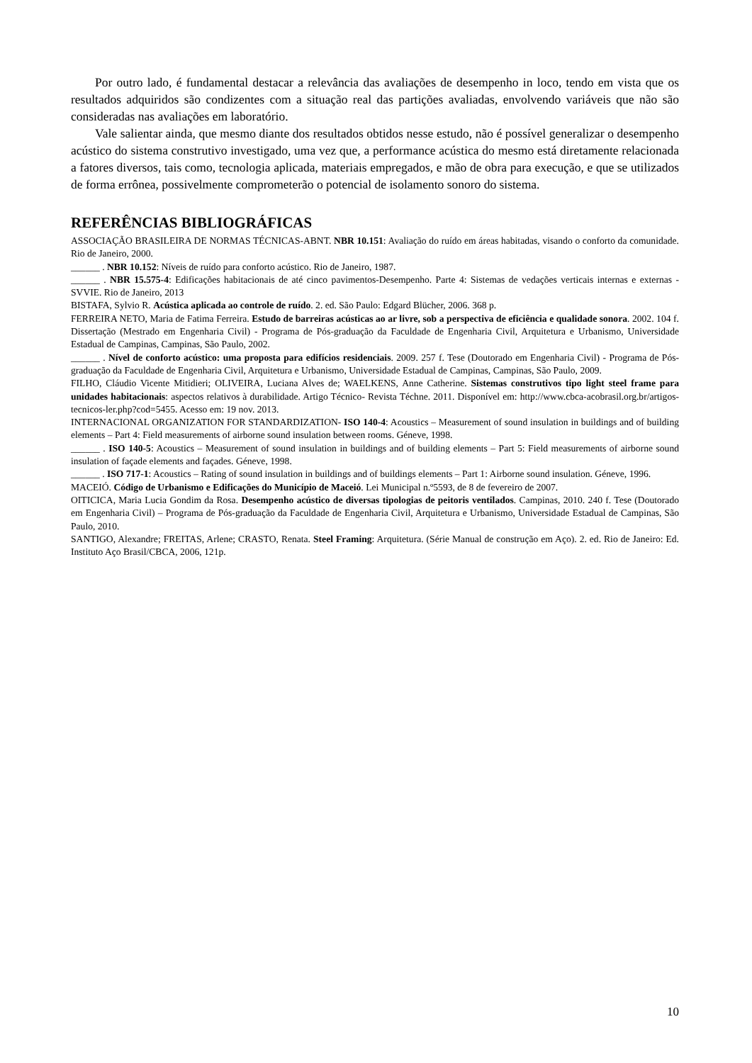Por outro lado, é fundamental destacar a relevância das avaliações de desempenho in loco, tendo em vista que os resultados adquiridos são condizentes com a situação real das partições avaliadas, envolvendo variáveis que não são consideradas nas avaliações em laboratório.
Vale salientar ainda, que mesmo diante dos resultados obtidos nesse estudo, não é possível generalizar o desempenho acústico do sistema construtivo investigado, uma vez que, a performance acústica do mesmo está diretamente relacionada a fatores diversos, tais como, tecnologia aplicada, materiais empregados, e mão de obra para execução, e que se utilizados de forma errônea, possivelmente comprometerão o potencial de isolamento sonoro do sistema.
REFERÊNCIAS BIBLIOGRÁFICAS
ASSOCIAÇÃO BRASILEIRA DE NORMAS TÉCNICAS-ABNT. NBR 10.151: Avaliação do ruído em áreas habitadas, visando o conforto da comunidade. Rio de Janeiro, 2000.
______ . NBR 10.152: Níveis de ruído para conforto acústico. Rio de Janeiro, 1987.
______ . NBR 15.575-4: Edificações habitacionais de até cinco pavimentos-Desempenho. Parte 4: Sistemas de vedações verticais internas e externas - SVVIE. Rio de Janeiro, 2013
BISTAFA, Sylvio R. Acústica aplicada ao controle de ruído. 2. ed. São Paulo: Edgard Blücher, 2006. 368 p.
FERREIRA NETO, Maria de Fatima Ferreira. Estudo de barreiras acústicas ao ar livre, sob a perspectiva de eficiência e qualidade sonora. 2002. 104 f. Dissertação (Mestrado em Engenharia Civil) - Programa de Pós-graduação da Faculdade de Engenharia Civil, Arquitetura e Urbanismo, Universidade Estadual de Campinas, Campinas, São Paulo, 2002.
______ . Nível de conforto acústico: uma proposta para edifícios residenciais. 2009. 257 f. Tese (Doutorado em Engenharia Civil) - Programa de Pós-graduação da Faculdade de Engenharia Civil, Arquitetura e Urbanismo, Universidade Estadual de Campinas, Campinas, São Paulo, 2009.
FILHO, Cláudio Vicente Mitidieri; OLIVEIRA, Luciana Alves de; WAELKENS, Anne Catherine. Sistemas construtivos tipo light steel frame para unidades habitacionais: aspectos relativos à durabilidade. Artigo Técnico- Revista Téchne. 2011. Disponível em: http://www.cbca-acobrasil.org.br/artigos-tecnicos-ler.php?cod=5455. Acesso em: 19 nov. 2013.
INTERNACIONAL ORGANIZATION FOR STANDARDIZATION- ISO 140-4: Acoustics – Measurement of sound insulation in buildings and of building elements – Part 4: Field measurements of airborne sound insulation between rooms. Géneve, 1998.
______ . ISO 140-5: Acoustics – Measurement of sound insulation in buildings and of building elements – Part 5: Field measurements of airborne sound insulation of façade elements and façades. Géneve, 1998.
______ . ISO 717-1: Acoustics – Rating of sound insulation in buildings and of buildings elements – Part 1: Airborne sound insulation. Géneve, 1996.
MACEIÓ. Código de Urbanismo e Edificações do Município de Maceió. Lei Municipal n.º5593, de 8 de fevereiro de 2007.
OITICICA, Maria Lucia Gondim da Rosa. Desempenho acústico de diversas tipologias de peitoris ventilados. Campinas, 2010. 240 f. Tese (Doutorado em Engenharia Civil) – Programa de Pós-graduação da Faculdade de Engenharia Civil, Arquitetura e Urbanismo, Universidade Estadual de Campinas, São Paulo, 2010.
SANTIGO, Alexandre; FREITAS, Arlene; CRASTO, Renata. Steel Framing: Arquitetura. (Série Manual de construção em Aço). 2. ed. Rio de Janeiro: Ed. Instituto Aço Brasil/CBCA, 2006, 121p.
10